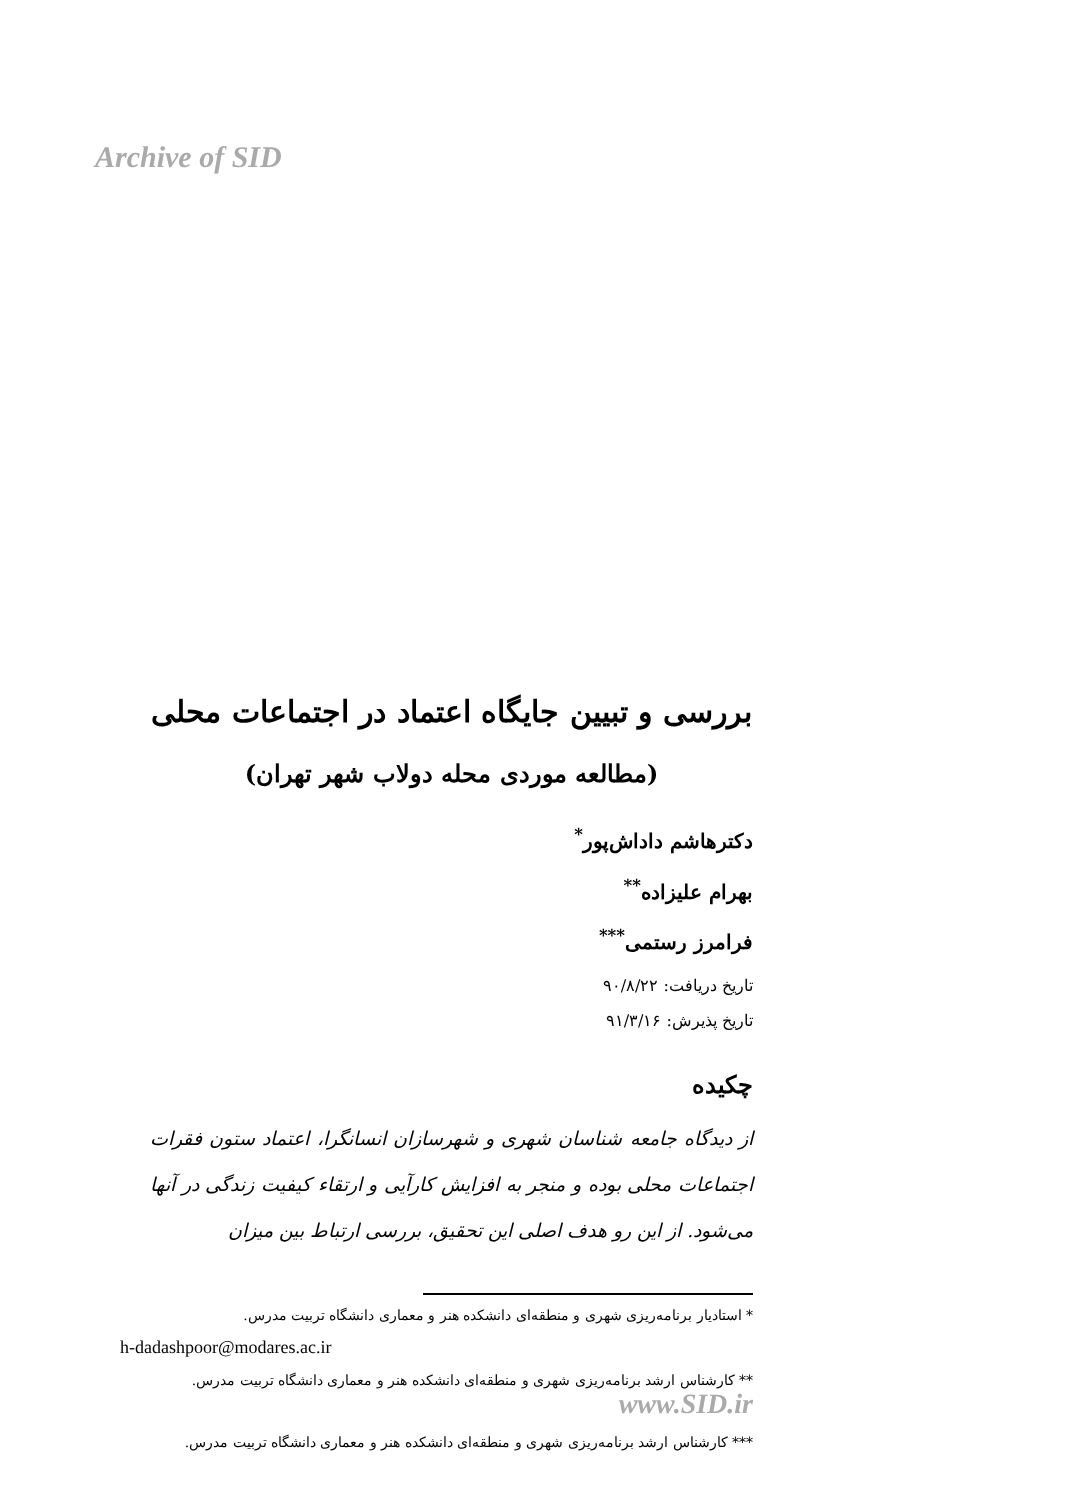Archive of SID
بررسی و تبیین جایگاه اعتماد در اجتماعات محلی
(مطالعه موردی محله دولاب شهر تهران)
دکترهاشم داداش‌پور<sup>*</sup>
بهرام علیزاده<sup>**</sup>
فرامرز رستمی<sup>***</sup>
تاریخ دریافت: ۹۰/۸/۲۲
تاریخ پذیرش: ۹۱/۳/۱۶
چکیده
از دیدگاه جامعه شناسان شهری و شهرسازان انسانگرا، اعتماد ستون فقرات اجتماعات محلی بوده و منجر به افزایش کارآیی و ارتقاء کیفیت زندگی در آنها می‌شود. از این رو هدف اصلی این تحقیق، بررسی ارتباط بین میزان
* استادیار برنامه‌ریزی شهری و منطقه‌ای دانشکده هنر و معماری دانشگاه تربیت مدرس.
h-dadashpoor@modares.ac.ir
** کارشناس ارشد برنامه‌ریزی شهری و منطقه‌ای دانشکده هنر و معماری دانشگاه تربیت مدرس. www.SID.ir
*** کارشناس ارشد برنامه‌ریزی شهری و منطقه‌ای دانشکده هنر و معماری دانشگاه تربیت مدرس.